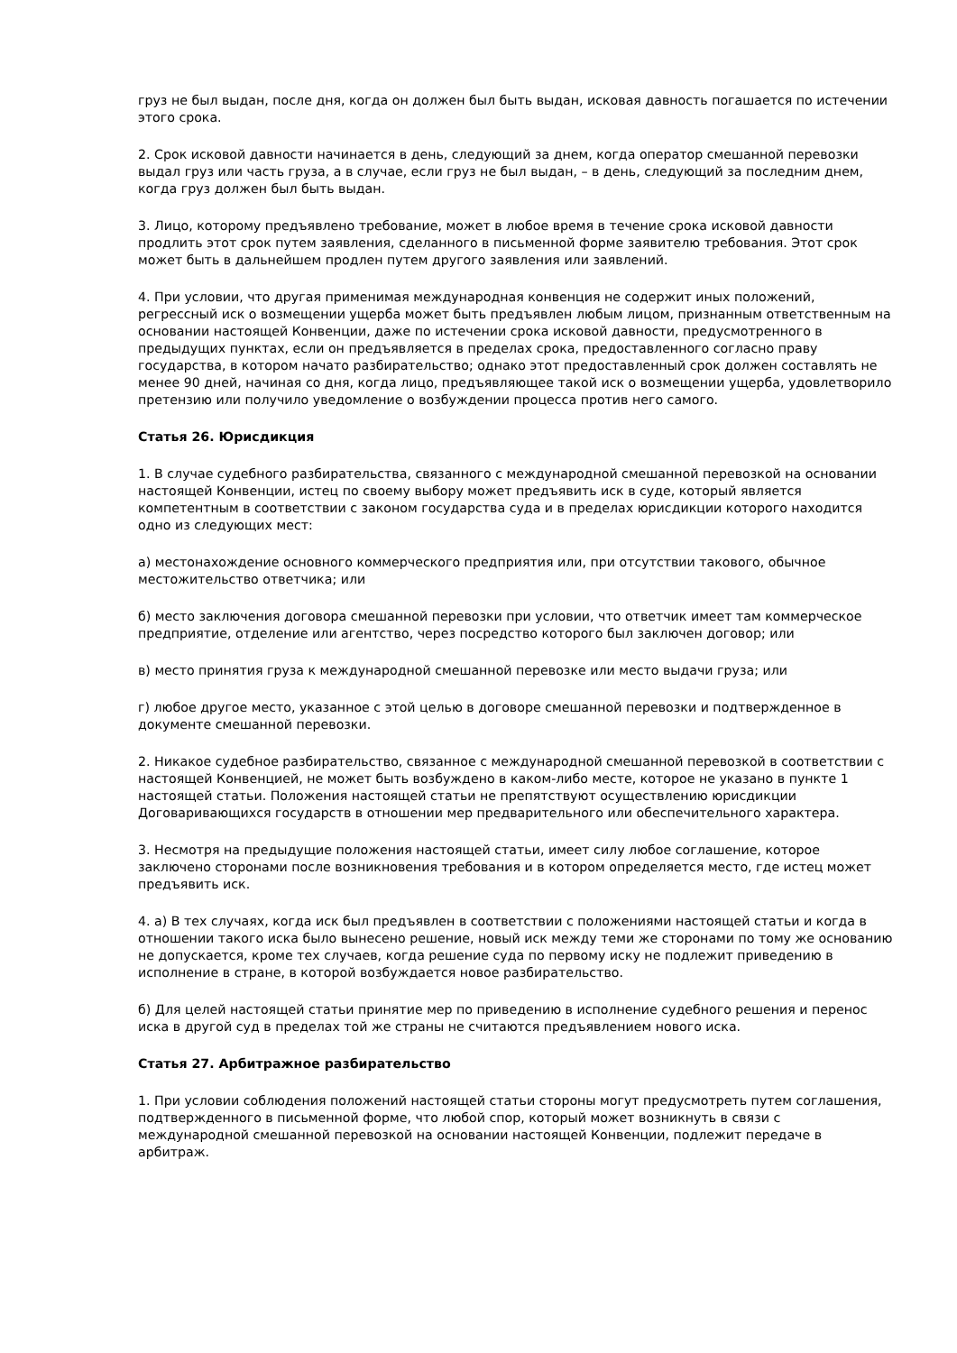груз не был выдан, после дня, когда он должен был быть выдан, исковая давность погашается по истечении этого срока.
2. Срок исковой давности начинается в день, следующий за днем, когда оператор смешанной перевозки выдал груз или часть груза, а в случае, если груз не был выдан, – в день, следующий за последним днем, когда груз должен был быть выдан.
3. Лицо, которому предъявлено требование, может в любое время в течение срока исковой давности продлить этот срок путем заявления, сделанного в письменной форме заявителю требования. Этот срок может быть в дальнейшем продлен путем другого заявления или заявлений.
4. При условии, что другая применимая международная конвенция не содержит иных положений, регрессный иск о возмещении ущерба может быть предъявлен любым лицом, признанным ответственным на основании настоящей Конвенции, даже по истечении срока исковой давности, предусмотренного в предыдущих пунктах, если он предъявляется в пределах срока, предоставленного согласно праву государства, в котором начато разбирательство; однако этот предоставленный срок должен составлять не менее 90 дней, начиная со дня, когда лицо, предъявляющее такой иск о возмещении ущерба, удовлетворило претензию или получило уведомление о возбуждении процесса против него самого.
Статья 26. Юрисдикция
1. В случае судебного разбирательства, связанного с международной смешанной перевозкой на основании настоящей Конвенции, истец по своему выбору может предъявить иск в суде, который является компетентным в соответствии с законом государства суда и в пределах юрисдикции которого находится одно из следующих мест:
а) местонахождение основного коммерческого предприятия или, при отсутствии такового, обычное местожительство ответчика; или
б) место заключения договора смешанной перевозки при условии, что ответчик имеет там коммерческое предприятие, отделение или агентство, через посредство которого был заключен договор; или
в) место принятия груза к международной смешанной перевозке или место выдачи груза; или
г) любое другое место, указанное с этой целью в договоре смешанной перевозки и подтвержденное в документе смешанной перевозки.
2. Никакое судебное разбирательство, связанное с международной смешанной перевозкой в соответствии с настоящей Конвенцией, не может быть возбуждено в каком-либо месте, которое не указано в пункте 1 настоящей статьи. Положения настоящей статьи не препятствуют осуществлению юрисдикции Договаривающихся государств в отношении мер предварительного или обеспечительного характера.
3. Несмотря на предыдущие положения настоящей статьи, имеет силу любое соглашение, которое заключено сторонами после возникновения требования и в котором определяется место, где истец может предъявить иск.
4. а) В тех случаях, когда иск был предъявлен в соответствии с положениями настоящей статьи и когда в отношении такого иска было вынесено решение, новый иск между теми же сторонами по тому же основанию не допускается, кроме тех случаев, когда решение суда по первому иску не подлежит приведению в исполнение в стране, в которой возбуждается новое разбирательство.
б) Для целей настоящей статьи принятие мер по приведению в исполнение судебного решения и перенос иска в другой суд в пределах той же страны не считаются предъявлением нового иска.
Статья 27. Арбитражное разбирательство
1. При условии соблюдения положений настоящей статьи стороны могут предусмотреть путем соглашения, подтвержденного в письменной форме, что любой спор, который может возникнуть в связи с международной смешанной перевозкой на основании настоящей Конвенции, подлежит передаче в арбитраж.